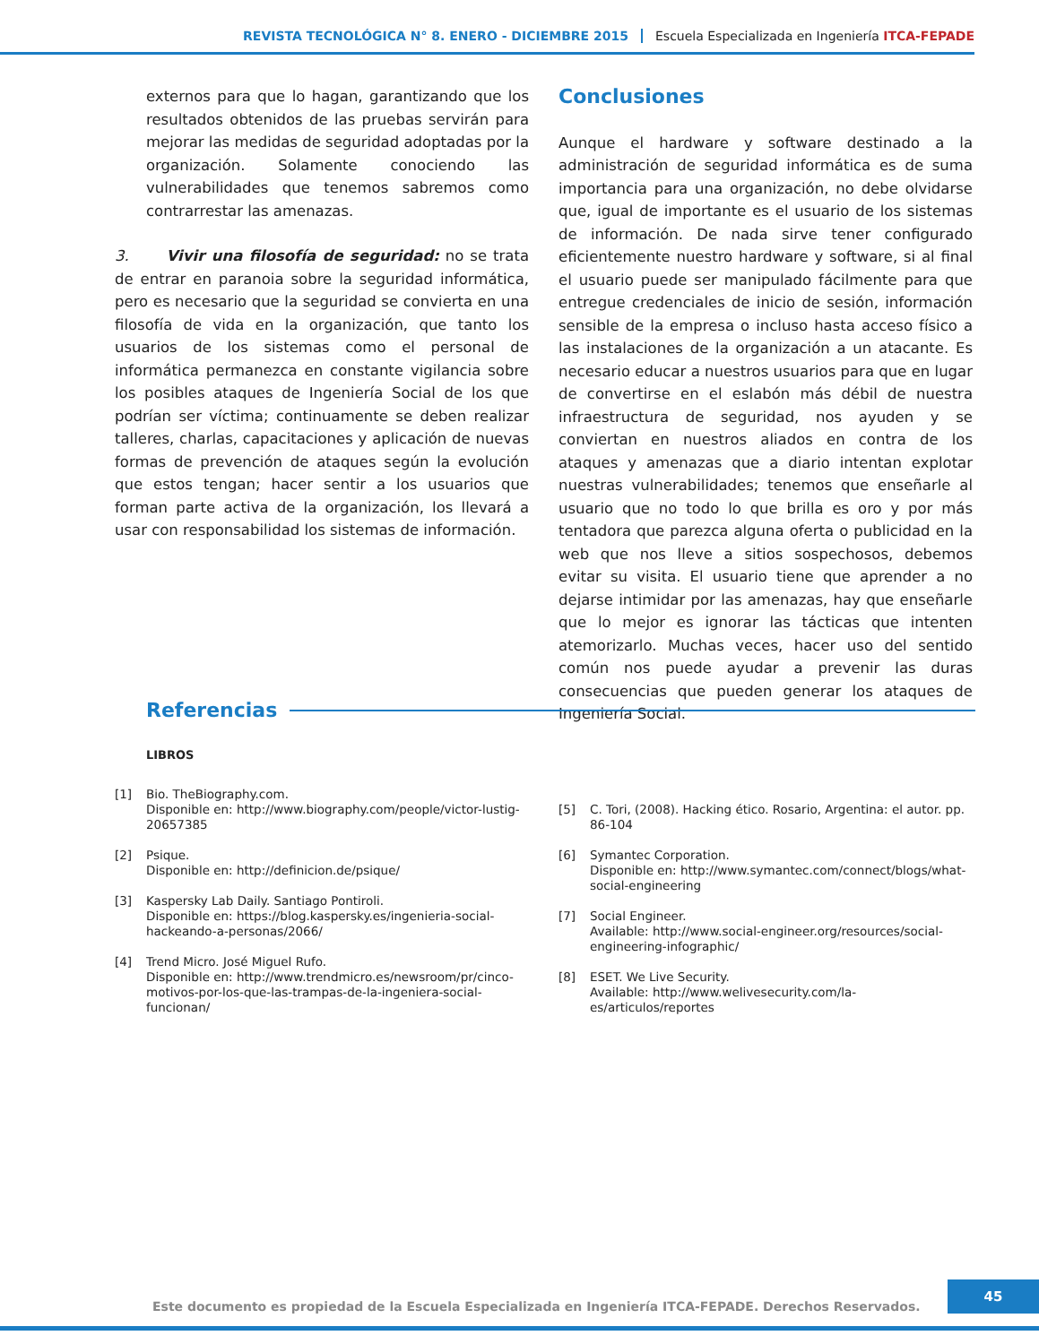REVISTA TECNOLÓGICA N° 8. ENERO - DICIEMBRE 2015 Escuela Especializada en Ingeniería ITCA-FEPADE
externos para que lo hagan, garantizando que los resultados obtenidos de las pruebas servirán para mejorar las medidas de seguridad adoptadas por la organización. Solamente conociendo las vulnerabilidades que tenemos sabremos como contrarrestar las amenazas.
3. Vivir una filosofía de seguridad: no se trata de entrar en paranoia sobre la seguridad informática, pero es necesario que la seguridad se convierta en una filosofía de vida en la organización, que tanto los usuarios de los sistemas como el personal de informática permanezca en constante vigilancia sobre los posibles ataques de Ingeniería Social de los que podrían ser víctima; continuamente se deben realizar talleres, charlas, capacitaciones y aplicación de nuevas formas de prevención de ataques según la evolución que estos tengan; hacer sentir a los usuarios que forman parte activa de la organización, los llevará a usar con responsabilidad los sistemas de información.
Conclusiones
Aunque el hardware y software destinado a la administración de seguridad informática es de suma importancia para una organización, no debe olvidarse que, igual de importante es el usuario de los sistemas de información. De nada sirve tener configurado eficientemente nuestro hardware y software, si al final el usuario puede ser manipulado fácilmente para que entregue credenciales de inicio de sesión, información sensible de la empresa o incluso hasta acceso físico a las instalaciones de la organización a un atacante. Es necesario educar a nuestros usuarios para que en lugar de convertirse en el eslabón más débil de nuestra infraestructura de seguridad, nos ayuden y se conviertan en nuestros aliados en contra de los ataques y amenazas que a diario intentan explotar nuestras vulnerabilidades; tenemos que enseñarle al usuario que no todo lo que brilla es oro y por más tentadora que parezca alguna oferta o publicidad en la web que nos lleve a sitios sospechosos, debemos evitar su visita. El usuario tiene que aprender a no dejarse intimidar por las amenazas, hay que enseñarle que lo mejor es ignorar las tácticas que intenten atemorizarlo. Muchas veces, hacer uso del sentido común nos puede ayudar a prevenir las duras consecuencias que pueden generar los ataques de Ingeniería Social.
Referencias
LIBROS
[1] Bio. TheBiography.com.
Disponible en: http://www.biography.com/people/victor-lustig-20657385
[2] Psique.
Disponible en: http://definicion.de/psique/
[3] Kaspersky Lab Daily. Santiago Pontiroli.
Disponible en: https://blog.kaspersky.es/ingenieria-social-hackeando-a-personas/2066/
[4] Trend Micro. José Miguel Rufo.
Disponible en: http://www.trendmicro.es/newsroom/pr/cinco-motivos-por-los-que-las-trampas-de-la-ingeniera-social-funcionan/
[5] C. Tori, (2008). Hacking ético. Rosario, Argentina: el autor. pp. 86-104
[6] Symantec Corporation.
Disponible en: http://www.symantec.com/connect/blogs/what-social-engineering
[7] Social Engineer.
Available: http://www.social-engineer.org/resources/social-engineering-infographic/
[8] ESET. We Live Security.
Available: http://www.welivesecurity.com/la-es/articulos/reportes
Este documento es propiedad de la Escuela Especializada en Ingeniería ITCA-FEPADE. Derechos Reservados.
45